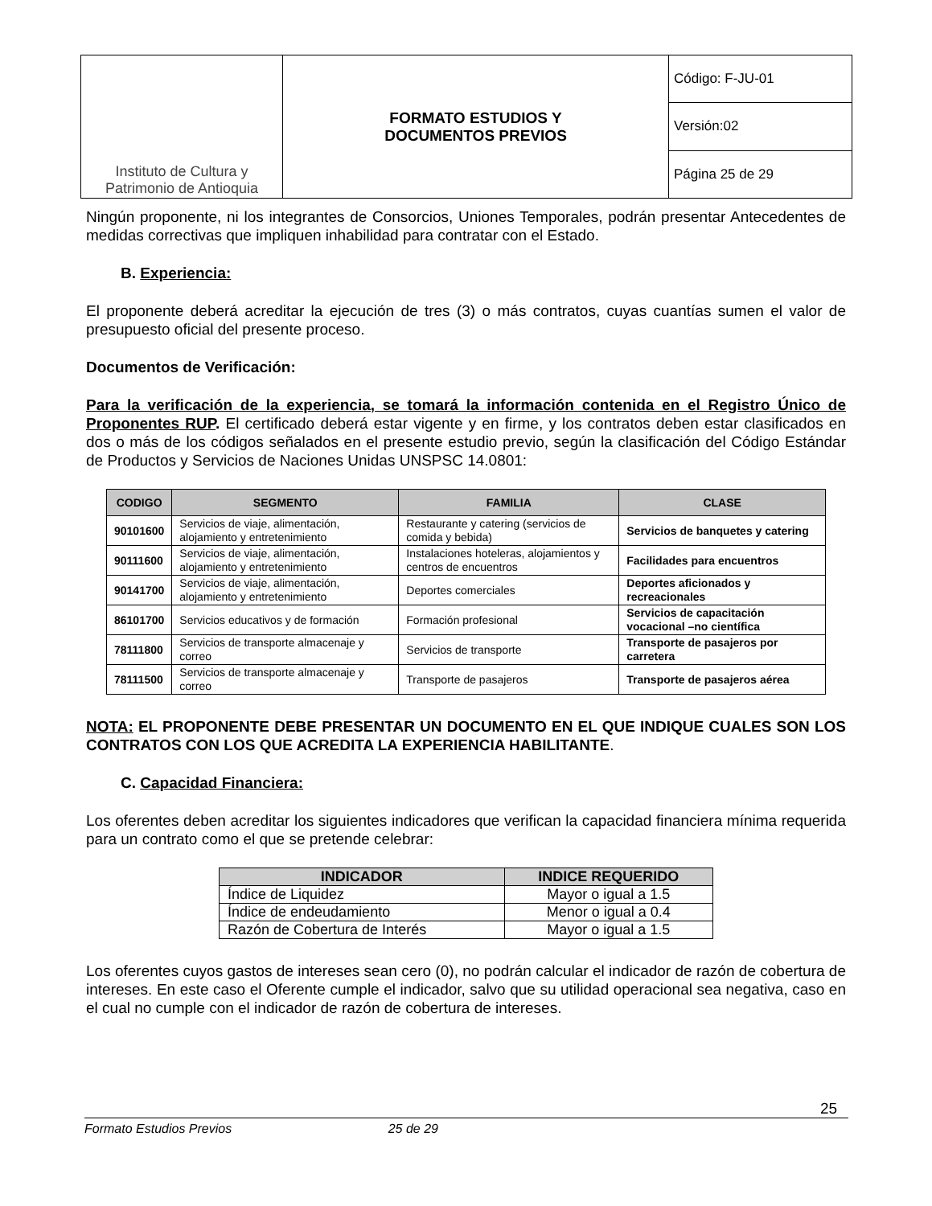| Instituto de Cultura y Patrimonio de Antioquia | FORMATO ESTUDIOS Y DOCUMENTOS PREVIOS | Código: F-JU-01 |
| | | Versión:02 |
| | | Página 25 de 29 |
Ningún proponente, ni los integrantes de Consorcios, Uniones Temporales, podrán presentar Antecedentes de medidas correctivas que impliquen inhabilidad para contratar con el Estado.
B. Experiencia:
El proponente deberá acreditar la ejecución de tres (3) o más contratos, cuyas cuantías sumen el valor de presupuesto oficial del presente proceso.
Documentos de Verificación:
Para la verificación de la experiencia, se tomará la información contenida en el Registro Único de Proponentes RUP. El certificado deberá estar vigente y en firme, y los contratos deben estar clasificados en dos o más de los códigos señalados en el presente estudio previo, según la clasificación del Código Estándar de Productos y Servicios de Naciones Unidas UNSPSC 14.0801:
| CODIGO | SEGMENTO | FAMILIA | CLASE |
| --- | --- | --- | --- |
| 90101600 | Servicios de viaje, alimentación, alojamiento y entretenimiento | Restaurante y catering (servicios de comida y bebida) | Servicios de banquetes y catering |
| 90111600 | Servicios de viaje, alimentación, alojamiento y entretenimiento | Instalaciones hoteleras, alojamientos y centros de encuentros | Facilidades para encuentros |
| 90141700 | Servicios de viaje, alimentación, alojamiento y entretenimiento | Deportes comerciales | Deportes aficionados y recreacionales |
| 86101700 | Servicios educativos y de formación | Formación profesional | Servicios de capacitación vocacional –no científica |
| 78111800 | Servicios de transporte almacenaje y correo | Servicios de transporte | Transporte de pasajeros por carretera |
| 78111500 | Servicios de transporte almacenaje y correo | Transporte de pasajeros | Transporte de pasajeros aérea |
NOTA: EL PROPONENTE DEBE PRESENTAR UN DOCUMENTO EN EL QUE INDIQUE CUALES SON LOS CONTRATOS CON LOS QUE ACREDITA LA EXPERIENCIA HABILITANTE.
C. Capacidad Financiera:
Los oferentes deben acreditar los siguientes indicadores que verifican la capacidad financiera mínima requerida para un contrato como el que se pretende celebrar:
| INDICADOR | INDICE REQUERIDO |
| --- | --- |
| Índice de Liquidez | Mayor o igual a 1.5 |
| Índice de endeudamiento | Menor o igual a 0.4 |
| Razón de Cobertura de Interés | Mayor o igual a 1.5 |
Los oferentes cuyos gastos de intereses sean cero (0), no podrán calcular el indicador de razón de cobertura de intereses. En este caso el Oferente cumple el indicador, salvo que su utilidad operacional sea negativa, caso en el cual no cumple con el indicador de razón de cobertura de intereses.
25
Formato Estudios Previos 25 de 29